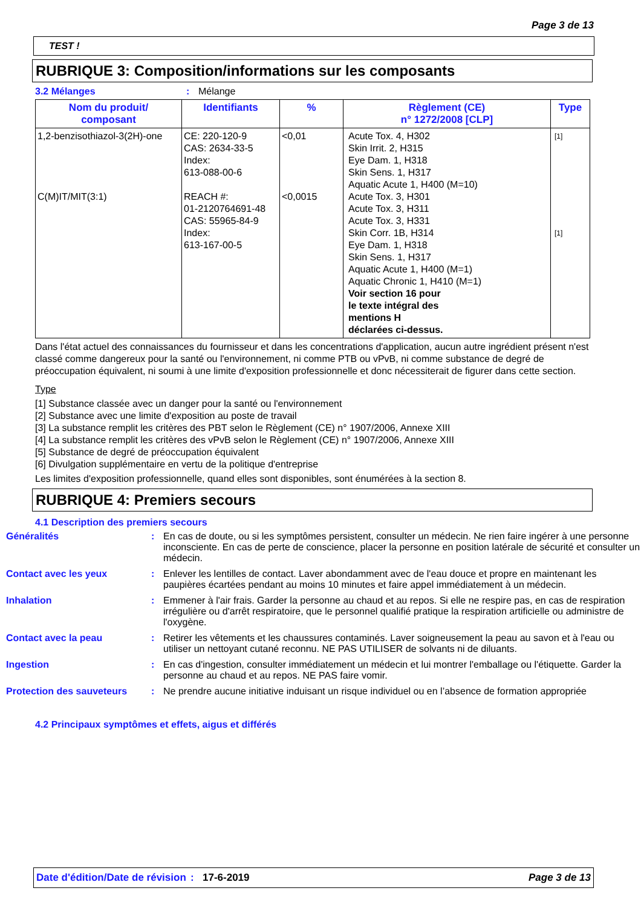Page 3 de 13
TEST !
RUBRIQUE 3: Composition/informations sur les composants
3.2 Mélanges : Mélange
| Nom du produit/ composant | Identifiants | % | Règlement (CE) n° 1272/2008 [CLP] | Type |
| --- | --- | --- | --- | --- |
| 1,2-benzisothiazol-3(2H)-one C(M)IT/MIT(3:1) | CE: 220-120-9 CAS: 2634-33-5 Index: 613-088-00-6 REACH #: 01-2120764691-48 CAS: 55965-84-9 Index: 613-167-00-5 | <0,01 <0,0015 | Acute Tox. 4, H302 Skin Irrit. 2, H315 Eye Dam. 1, H318 Skin Sens. 1, H317 Aquatic Acute 1, H400 (M=10) Acute Tox. 3, H301 Acute Tox. 3, H311 Acute Tox. 3, H331 Skin Corr. 1B, H314 Eye Dam. 1, H318 Skin Sens. 1, H317 Aquatic Acute 1, H400 (M=1) Aquatic Chronic 1, H410 (M=1) Voir section 16 pour le texte intégral des mentions H déclarées ci-dessus. | [1] [1] |
Dans l'état actuel des connaissances du fournisseur et dans les concentrations d'application, aucun autre ingrédient présent n'est classé comme dangereux pour la santé ou l'environnement, ni comme PTB ou vPvB, ni comme substance de degré de préoccupation équivalent, ni soumi à une limite d'exposition professionnelle et donc nécessiterait de figurer dans cette section.
Type
[1] Substance classée avec un danger pour la santé ou l'environnement
[2] Substance avec une limite d'exposition au poste de travail
[3] La substance remplit les critères des PBT selon le Règlement (CE) n° 1907/2006, Annexe XIII
[4] La substance remplit les critères des vPvB selon le Règlement (CE) n° 1907/2006, Annexe XIII
[5] Substance de degré de préoccupation équivalent
[6] Divulgation supplémentaire en vertu de la politique d'entreprise
Les limites d'exposition professionnelle, quand elles sont disponibles, sont énumérées à la section 8.
RUBRIQUE 4: Premiers secours
4.1 Description des premiers secours
Généralités : En cas de doute, ou si les symptômes persistent, consulter un médecin. Ne rien faire ingérer à une personne inconsciente. En cas de perte de conscience, placer la personne en position latérale de sécurité et consulter un médecin.
Contact avec les yeux : Enlever les lentilles de contact. Laver abondamment avec de l'eau douce et propre en maintenant les paupières écartées pendant au moins 10 minutes et faire appel immédiatement à un médecin.
Inhalation : Emmener à l'air frais. Garder la personne au chaud et au repos. Si elle ne respire pas, en cas de respiration irrégulière ou d'arrêt respiratoire, que le personnel qualifié pratique la respiration artificielle ou administre de l'oxygène.
Contact avec la peau : Retirer les vêtements et les chaussures contaminés. Laver soigneusement la peau au savon et à l'eau ou utiliser un nettoyant cutané reconnu. NE PAS UTILISER de solvants ni de diluants.
Ingestion : En cas d'ingestion, consulter immédiatement un médecin et lui montrer l'emballage ou l'étiquette. Garder la personne au chaud et au repos. NE PAS faire vomir.
Protection des sauveteurs : Ne prendre aucune initiative induisant un risque individuel ou en l’absence de formation appropriée
4.2 Principaux symptômes et effets, aigus et différés
Date d'édition/Date de révision
: 17-6-2019 Page 3 de 13